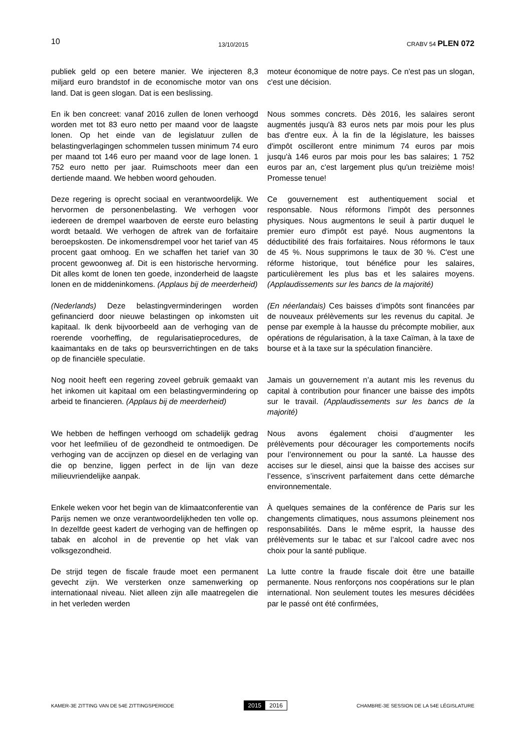10 13/10/2015 CRABV 54 PLEN 072
publiek geld op een betere manier. We injecteren 8,3 miljard euro brandstof in de economische motor van ons land. Dat is geen slogan. Dat is een beslissing.
moteur économique de notre pays. Ce n'est pas un slogan, c'est une décision.
En ik ben concreet: vanaf 2016 zullen de lonen verhoogd worden met tot 83 euro netto per maand voor de laagste lonen. Op het einde van de legislatuur zullen de belastingverlagingen schommelen tussen minimum 74 euro per maand tot 146 euro per maand voor de lage lonen. 1 752 euro netto per jaar. Ruimschoots meer dan een dertiende maand. We hebben woord gehouden.
Nous sommes concrets. Dès 2016, les salaires seront augmentés jusqu'à 83 euros nets par mois pour les plus bas d'entre eux. À la fin de la législature, les baisses d'impôt oscilleront entre minimum 74 euros par mois jusqu'à 146 euros par mois pour les bas salaires; 1 752 euros par an, c'est largement plus qu'un treizième mois! Promesse tenue!
Deze regering is oprecht sociaal en verantwoordelijk. We hervormen de personenbelasting. We verhogen voor iedereen de drempel waarboven de eerste euro belasting wordt betaald. We verhogen de aftrek van de forfaitaire beroepskosten. De inkomensdrempel voor het tarief van 45 procent gaat omhoog. En we schaffen het tarief van 30 procent gewoonweg af. Dit is een historische hervorming. Dit alles komt de lonen ten goede, inzonderheid de laagste lonen en de middeninkomens. (Applaus bij de meerderheid)
Ce gouvernement est authentiquement social et responsable. Nous réformons l'impôt des personnes physiques. Nous augmentons le seuil à partir duquel le premier euro d'impôt est payé. Nous augmentons la déductibilité des frais forfaitaires. Nous réformons le taux de 45 %. Nous supprimons le taux de 30 %. C'est une réforme historique, tout bénéfice pour les salaires, particulièrement les plus bas et les salaires moyens. (Applaudissements sur les bancs de la majorité)
(Nederlands) Deze belastingverminderingen worden gefinancierd door nieuwe belastingen op inkomsten uit kapitaal. Ik denk bijvoorbeeld aan de verhoging van de roerende voorheffing, de regularisatieprocedures, de kaaimantaks en de taks op beursverrichtingen en de taks op de financiële speculatie.
(En néerlandais) Ces baisses d’impôts sont financées par de nouveaux prélèvements sur les revenus du capital. Je pense par exemple à la hausse du précompte mobilier, aux opérations de régularisation, à la taxe Caïman, à la taxe de bourse et à la taxe sur la spéculation financière.
Nog nooit heeft een regering zoveel gebruik gemaakt van het inkomen uit kapitaal om een belastingvermindering op arbeid te financieren. (Applaus bij de meerderheid)
Jamais un gouvernement n’a autant mis les revenus du capital à contribution pour financer une baisse des impôts sur le travail. (Applaudissements sur les bancs de la majorité)
We hebben de heffingen verhoogd om schadelijk gedrag voor het leefmilieu of de gezondheid te ontmoedigen. De verhoging van de accijnzen op diesel en de verlaging van die op benzine, liggen perfect in de lijn van deze milieuvriendelijke aanpak.
Nous avons également choisi d’augmenter les prélèvements pour décourager les comportements nocifs pour l’environnement ou pour la santé. La hausse des accises sur le diesel, ainsi que la baisse des accises sur l’essence, s’inscrivent parfaitement dans cette démarche environnementale.
Enkele weken voor het begin van de klimaatconferentie van Parijs nemen we onze verantwoordelijkheden ten volle op. In dezelfde geest kadert de verhoging van de heffingen op tabak en alcohol in de preventie op het vlak van volksgezondheid.
À quelques semaines de la conférence de Paris sur les changements climatiques, nous assumons pleinement nos responsabilités. Dans le même esprit, la hausse des prélèvements sur le tabac et sur l’alcool cadre avec nos choix pour la santé publique.
De strijd tegen de fiscale fraude moet een permanent gevecht zijn. We versterken onze samenwerking op internationaal niveau. Niet alleen zijn alle maatregelen die in het verleden werden
La lutte contre la fraude fiscale doit être une bataille permanente. Nous renforçons nos coopérations sur le plan international. Non seulement toutes les mesures décidées par le passé ont été confirmées,
KAMER-3E ZITTING VAN DE 54E ZITTINGSPERIODE 2015 2016 CHAMBRE-3E SESSION DE LA 54E LÉGISLATURE